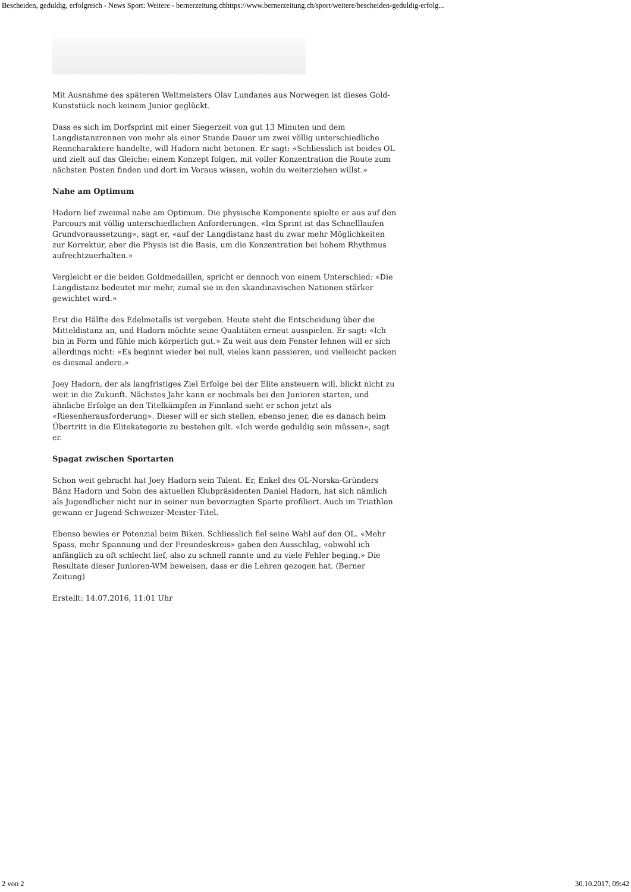Bescheiden, geduldig, erfolgreich - News Sport: Weitere - bernerzeitung.chhttps://www.bernerzeitung.ch/sport/weitere/bescheiden-geduldig-erfolg...
Mit Ausnahme des späteren Weltmeisters Olav Lundanes aus Norwegen ist dieses Gold-Kunststück noch keinem Junior geglückt.
Dass es sich im Dorfsprint mit einer Siegerzeit von gut 13 Minuten und dem Langdistanzrennen von mehr als einer Stunde Dauer um zwei völlig unterschiedliche Renncharaktere handelte, will Hadorn nicht betonen. Er sagt: «Schliesslich ist beides OL und zielt auf das Gleiche: einem Konzept folgen, mit voller Konzentration die Route zum nächsten Posten finden und dort im Voraus wissen, wohin du weiterziehen willst.»
Nahe am Optimum
Hadorn lief zweimal nahe am Optimum. Die physische Komponente spielte er aus auf den Parcours mit völlig unterschiedlichen Anforderungen. «Im Sprint ist das Schnelllaufen Grundvoraussetzung», sagt er, «auf der Langdistanz hast du zwar mehr Möglichkeiten zur Korrektur, aber die Physis ist die Basis, um die Konzentration bei hohem Rhythmus aufrechtzuerhalten.»
Vergleicht er die beiden Goldmedaillen, spricht er dennoch von einem Unterschied: «Die Langdistanz bedeutet mir mehr, zumal sie in den skandinavischen Nationen stärker gewichtet wird.»
Erst die Hälfte des Edelmetalls ist vergeben. Heute steht die Entscheidung über die Mitteldistanz an, und Hadorn möchte seine Qualitäten erneut ausspielen. Er sagt: «Ich bin in Form und fühle mich körperlich gut.» Zu weit aus dem Fenster lehnen will er sich allerdings nicht: «Es beginnt wieder bei null, vieles kann passieren, und vielleicht packen es diesmal andere.»
Joey Hadorn, der als langfristiges Ziel Erfolge bei der Elite ansteuern will, blickt nicht zu weit in die Zukunft. Nächstes Jahr kann er nochmals bei den Junioren starten, und ähnliche Erfolge an den Titelkämpfen in Finnland sieht er schon jetzt als «Riesenherausforderung». Dieser will er sich stellen, ebenso jener, die es danach beim Übertritt in die Elitekategorie zu bestehen gilt. «Ich werde geduldig sein müssen», sagt er.
Spagat zwischen Sportarten
Schon weit gebracht hat Joey Hadorn sein Talent. Er, Enkel des OL-Norska-Gründers Bänz Hadorn und Sohn des aktuellen Klubpräsidenten Daniel Hadorn, hat sich nämlich als Jugendlicher nicht nur in seiner nun bevorzugten Sparte profiliert. Auch im Triathlon gewann er Jugend-Schweizer-Meister-Titel.
Ebenso bewies er Potenzial beim Biken. Schliesslich fiel seine Wahl auf den OL. «Mehr Spass, mehr Spannung und der Freundeskreis» gaben den Ausschlag, «obwohl ich anfänglich zu oft schlecht lief, also zu schnell rannte und zu viele Fehler beging.» Die Resultate dieser Junioren-WM beweisen, dass er die Lehren gezogen hat. (Berner Zeitung)
Erstellt: 14.07.2016, 11:01 Uhr
2 von 2 30.10.2017, 09:42